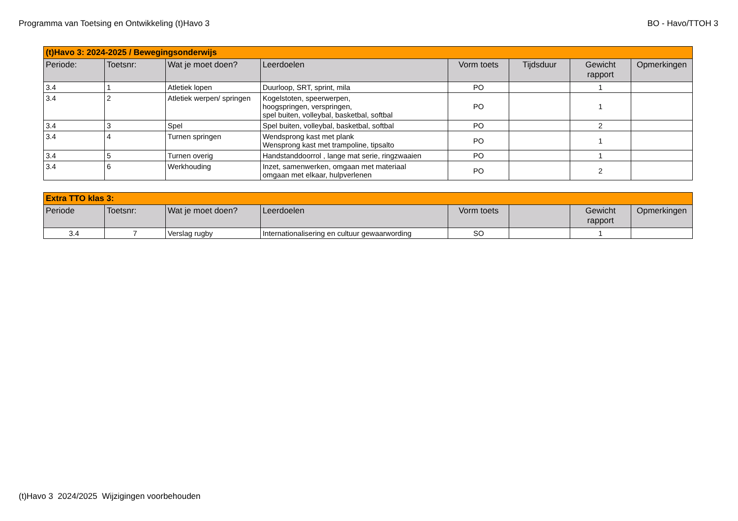Programma van Toetsing en Ontwikkeling (t)Havo 3 BO - Havo/TTOH 3
| (t)Havo 3: 2024-2025 / Bewegingsonderwijs | | | | | | | |
| Periode: | Toetsnr: | Wat je moet doen? | Leerdoelen | Vorm toets | Tijdsduur | Gewicht rapport | Opmerkingen |
| 3.4 | 1 | Atletiek lopen | Duurloop, SRT, sprint, mila | PO | | 1 | |
| 3.4 | 2 | Atletiek werpen/ springen | Kogelstoten, speerwerpen, hoogspringen, verspringen, spel buiten, volleybal, basketbal, softbal | PO | | 1 | |
| 3.4 | 3 | Spel | Spel buiten, volleybal, basketbal, softbal | PO | | 2 | |
| 3.4 | 4 | Turnen springen | Wendsprong kast met plank Wensprong kast met trampoline, tipsalto | PO | | 1 | |
| 3.4 | 5 | Turnen overig | Handstanddoorrol , lange mat serie, ringzwaaien | PO | | 1 | |
| 3.4 | 6 | Werkhouding | Inzet, samenwerken, omgaan met materiaal omgaan met elkaar, hulpverlenen | PO | | 2 | |
| Extra TTO klas 3: | | | | | | | |
| Periode | Toetsnr: | Wat je moet doen? | Leerdoelen | Vorm toets | | Gewicht rapport | Opmerkingen |
| 3.4 | 7 | Verslag rugby | Internationalisering en cultuur gewaarwording | SO | | 1 | |
(t)Havo 3 2024/2025 Wijzigingen voorbehouden